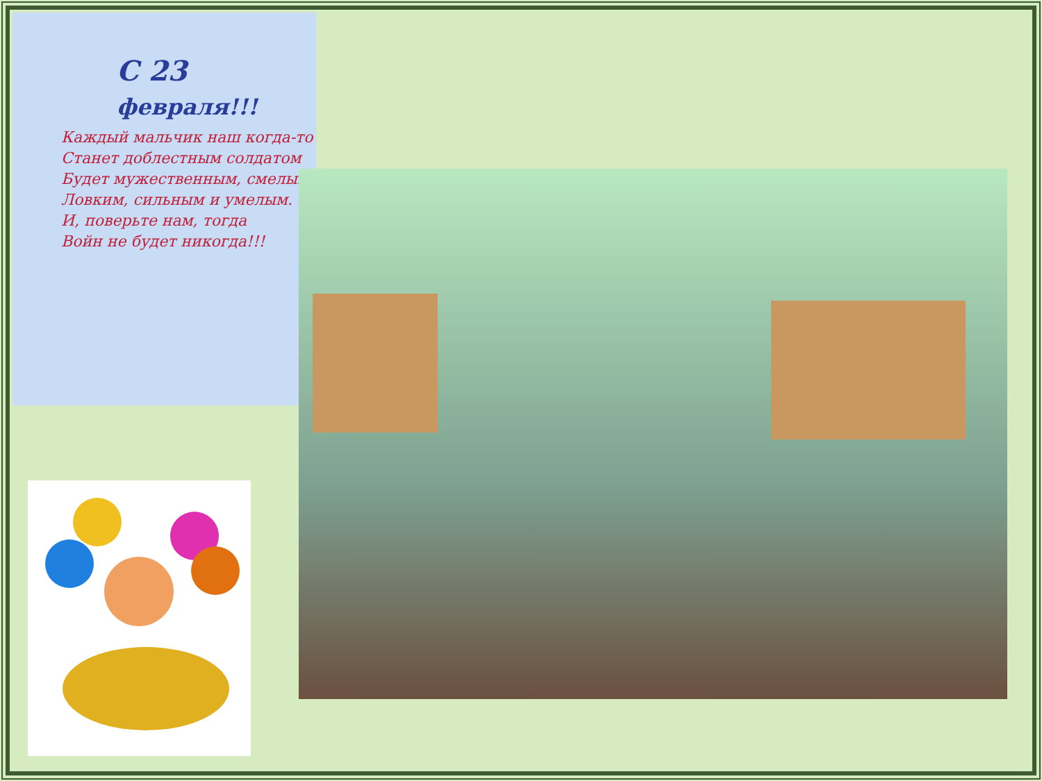С 23
февраля!!!
Каждый мальчик наш когда-то
Станет доблестным солдатом
Будет мужественным, смелым,
Ловким, сильным и умелым.
И, поверьте нам, тогда
Войн не будет никогда!!!